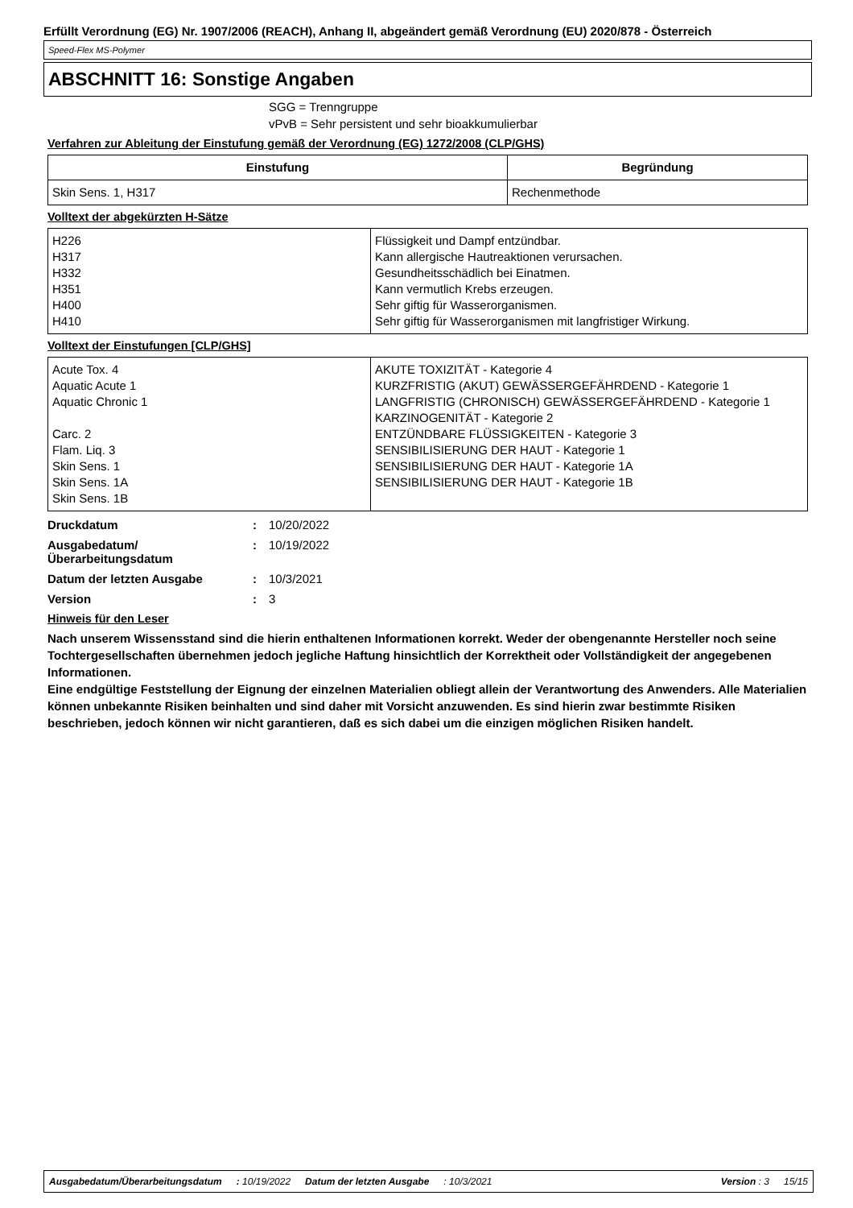Erfüllt Verordnung (EG) Nr. 1907/2006 (REACH), Anhang II, abgeändert gemäß Verordnung (EU) 2020/878 - Österreich
Speed-Flex MS-Polymer
ABSCHNITT 16: Sonstige Angaben
SGG = Trenngruppe
vPvB = Sehr persistent und sehr bioakkumulierbar
Verfahren zur Ableitung der Einstufung gemäß der Verordnung (EG) 1272/2008 (CLP/GHS)
| Einstufung | Begründung |
| --- | --- |
| Skin Sens. 1, H317 | Rechenmethode |
Volltext der abgekürzten H-Sätze
| H226 H317 H332 H351 H400 H410 | Flüssigkeit und Dampf entzündbar. Kann allergische Hautreaktionen verursachen. Gesundheitsschädlich bei Einatmen. Kann vermutlich Krebs erzeugen. Sehr giftig für Wasserorganismen. Sehr giftig für Wasserorganismen mit langfristiger Wirkung. |
Volltext der Einstufungen [CLP/GHS]
| Acute Tox. 4 Aquatic Acute 1 Aquatic Chronic 1 Carc. 2 Flam. Liq. 3 Skin Sens. 1 Skin Sens. 1A Skin Sens. 1B | AKUTE TOXIZITÄT - Kategorie 4 KURZFRISTIG (AKUT) GEWÄSSERGEFÄHRDEND - Kategorie 1 LANGFRISTIG (CHRONISCH) GEWÄSSERGEFÄHRDEND - Kategorie 1 KARZINOGENITÄT - Kategorie 2 ENTZÜNDBARE FLÜSSIGKEITEN - Kategorie 3 SENSIBILISIERUNG DER HAUT - Kategorie 1 SENSIBILISIERUNG DER HAUT - Kategorie 1A SENSIBILISIERUNG DER HAUT - Kategorie 1B |
Druckdatum: 10/20/2022
Ausgabedatum/ Überarbeitungsdatum: 10/19/2022
Datum der letzten Ausgabe: 10/3/2021
Version: 3
Hinweis für den Leser
Nach unserem Wissensstand sind die hierin enthaltenen Informationen korrekt. Weder der obengenannte Hersteller noch seine Tochtergesellschaften übernehmen jedoch jegliche Haftung hinsichtlich der Korrektheit oder Vollständigkeit der angegebenen Informationen.
Eine endgültige Feststellung der Eignung der einzelnen Materialien obliegt allein der Verantwortung des Anwenders. Alle Materialien können unbekannte Risiken beinhalten und sind daher mit Vorsicht anzuwenden. Es sind hierin zwar bestimmte Risiken beschrieben, jedoch können wir nicht garantieren, daß es sich dabei um die einzigen möglichen Risiken handelt.
Ausgabedatum/Überarbeitungsdatum: 10/19/2022 Datum der letzten Ausgabe: 10/3/2021 Version : 3 15/15